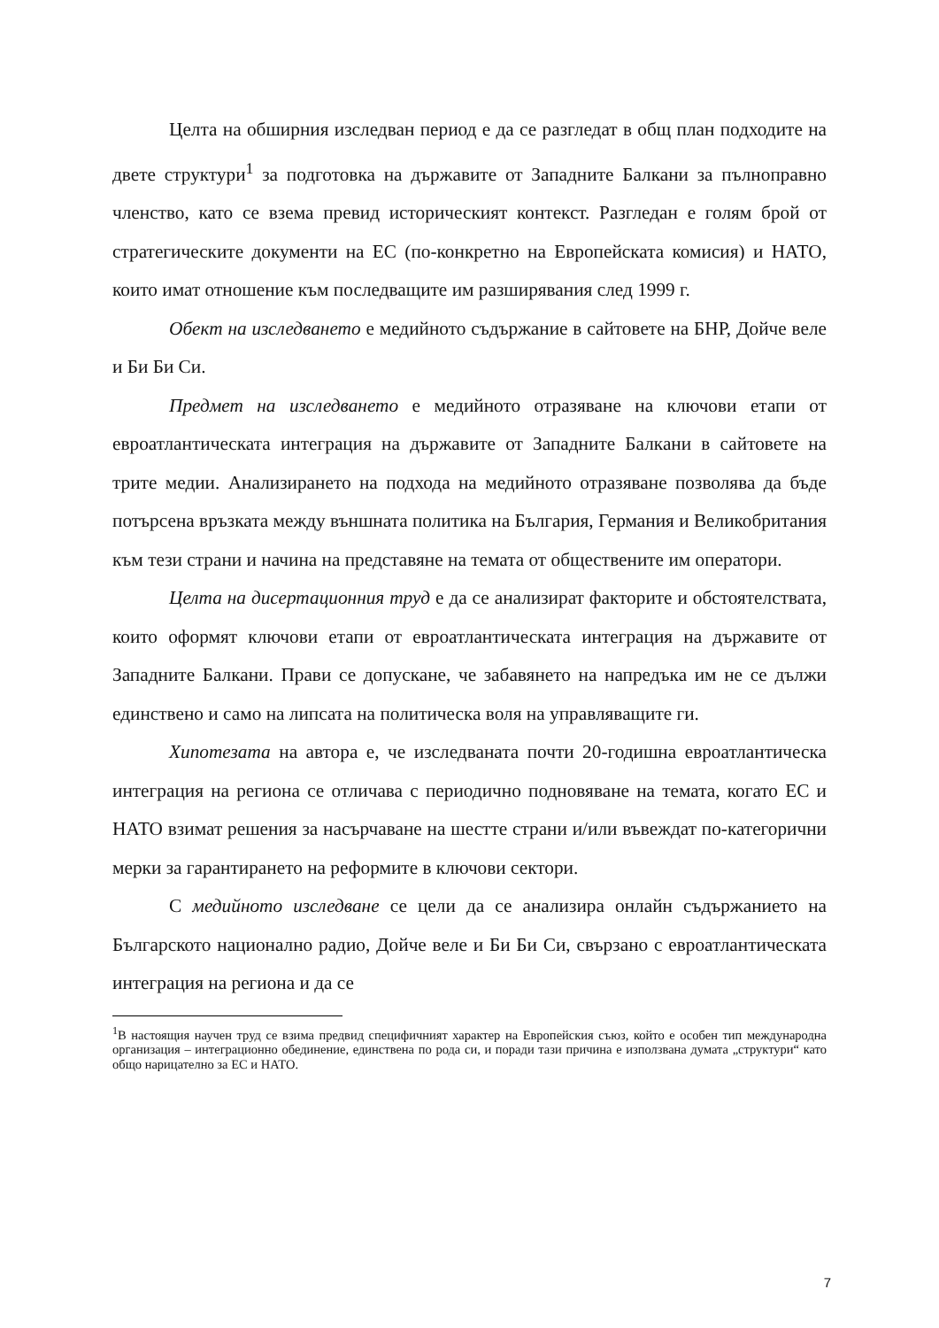Целта на обширния изследван период е да се разгледат в общ план подходите на двете структури<sup>1</sup> за подготовка на държавите от Западните Балкани за пълноправно членство, като се взема превид историческият контекст. Разгледан е голям брой от стратегическите документи на ЕС (по-конкретно на Европейската комисия) и НАТО, които имат отношение към последващите им разширявания след 1999 г.
Обект на изследването е медийното съдържание в сайтовете на БНР, Дойче веле и Би Би Си.
Предмет на изследването е медийното отразяване на ключови етапи от евроатлантическата интеграция на държавите от Западните Балкани в сайтовете на трите медии. Анализирането на подхода на медийното отразяване позволява да бъде потърсена връзката между външната политика на България, Германия и Великобритания към тези страни и начина на представяне на темата от обществените им оператори.
Целта на дисертационния труд е да се анализират факторите и обстоятелствата, които оформят ключови етапи от евроатлантическата интеграция на държавите от Западните Балкани. Прави се допускане, че забавянето на напредъка им не се дължи единствено и само на липсата на политическа воля на управляващите ги.
Хипотезата на автора е, че изследваната почти 20-годишна евроатлантическа интеграция на региона се отличава с периодично подновяване на темата, когато ЕС и НАТО взимат решения за насърчаване на шестте страни и/или въвеждат по-категорични мерки за гарантирането на реформите в ключови сектори.
С медийното изследване се цели да се анализира онлайн съдържанието на Българското национално радио, Дойче веле и Би Би Си, свързано с евроатлантическата интеграция на региона и да се
<sup>1</sup> В настоящия научен труд се взима предвид специфичният характер на Европейския съюз, който е особен тип международна организация – интеграционно обединение, единствена по рода си, и поради тази причина е използвана думата „структури“ като общо нарицателно за ЕС и НАТО.
7